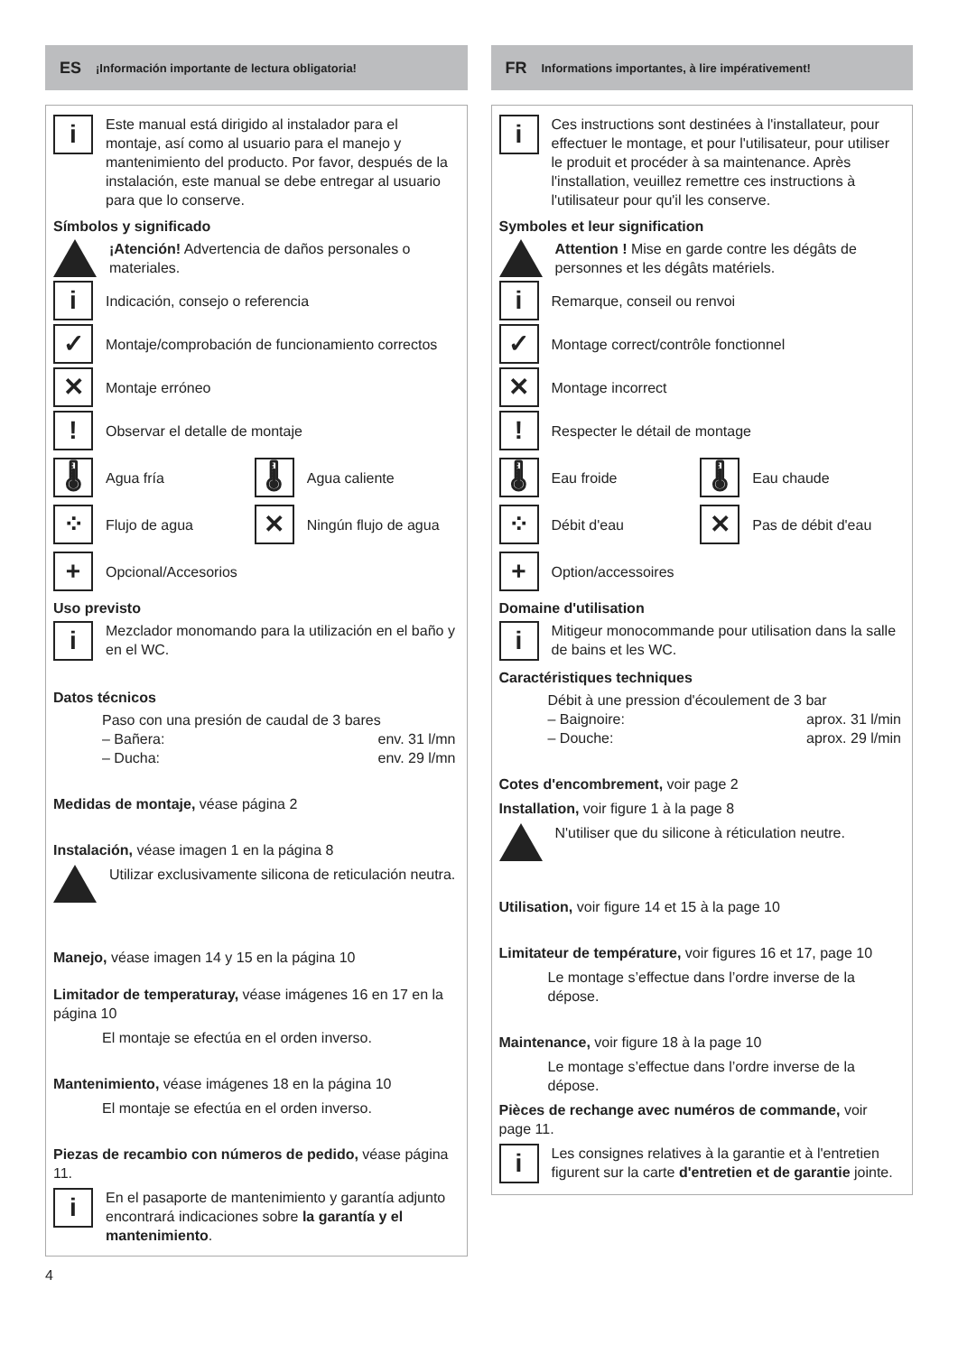ES ¡Información importante de lectura obligatoria!
i
Este manual está dirigido al instalador para el montaje, así como al usuario para el manejo y mantenimiento del producto. Por favor, después de la instalación, este manual se debe entregar al usuario para que lo conserve.
Símbolos y significado
¡Atención! Advertencia de daños personales o materiales.
i
Indicación, consejo o referencia
✓
Montaje/comprobación de funcionamiento correctos
✕
Montaje erróneo
!
Observar el detalle de montaje
🌡
Agua fría
🌡
Agua caliente
⁘
Flujo de agua
✕
Ningún flujo de agua
+
Opcional/Accesorios
Uso previsto
i
Mezclador monomando para la utilización en el baño y en el WC.
Datos técnicos
Paso con una presión de caudal de 3 bares
– Bañera: env. 31 l/mn
– Ducha: env. 29 l/mn
Medidas de montaje, véase página 2
Instalación, véase imagen 1 en la página 8
Utilizar exclusivamente silicona de reticulación neutra.
Manejo, véase imagen 14 y 15 en la página 10
Limitador de temperaturay, véase imágenes 16 en 17 en la página 10
El montaje se efectúa en el orden inverso.
Mantenimiento, véase imágenes 18 en la página 10
El montaje se efectúa en el orden inverso.
Piezas de recambio con números de pedido, véase página 11.
i
En el pasaporte de mantenimiento y garantía adjunto encontrará indicaciones sobre la garantía y el mantenimiento.
FR Informations importantes, à lire impérativement!
i
Ces instructions sont destinées à l'installateur, pour effectuer le montage, et pour l'utilisateur, pour utiliser le produit et procéder à sa maintenance. Après l'installation, veuillez remettre ces instructions à l'utilisateur pour qu'il les conserve.
Symboles et leur signification
Attention ! Mise en garde contre les dégâts de personnes et les dégâts matériels.
i
Remarque, conseil ou renvoi
✓
Montage correct/contrôle fonctionnel
✕
Montage incorrect
!
Respecter le détail de montage
🌡
Eau froide
🌡
Eau chaude
⁘
Débit d'eau
✕
Pas de débit d'eau
+
Option/accessoires
Domaine d'utilisation
i
Mitigeur monocommande pour utilisation dans la salle de bains et les WC.
Caractéristiques techniques
Débit à une pression d'écoulement de 3 bar
– Baignoire: aprox. 31 l/min
– Douche: aprox. 29 l/min
Cotes d'encombrement, voir page 2
Installation, voir figure 1 à la page 8
N'utiliser que du silicone à réticulation neutre.
Utilisation, voir figure 14 et 15 à la page 10
Limitateur de température, voir figures 16 et 17, page 10
Le montage s’effectue dans l’ordre inverse de la dépose.
Maintenance, voir figure 18 à la page 10
Le montage s’effectue dans l’ordre inverse de la dépose.
Pièces de rechange avec numéros de commande, voir page 11.
i
Les consignes relatives à la garantie et à l'entretien figurent sur la carte d'entretien et de garantie jointe.
4